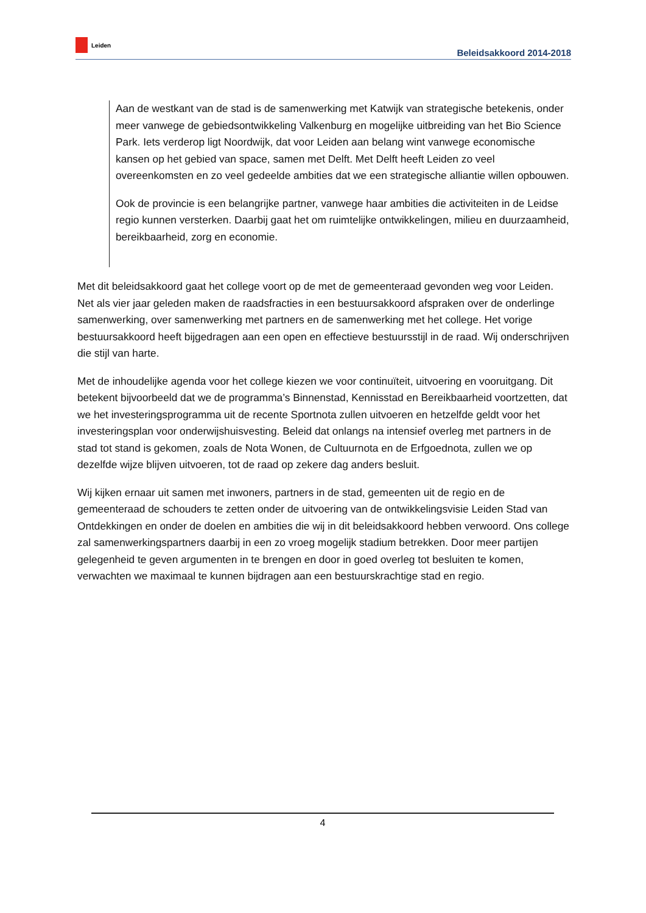Leiden
Beleidsakkoord 2014-2018
Aan de westkant van de stad is de samenwerking met Katwijk van strategische betekenis, onder meer vanwege de gebiedsontwikkeling Valkenburg en mogelijke uitbreiding van het Bio Science Park. Iets verderop ligt Noordwijk, dat voor Leiden aan belang wint vanwege economische kansen op het gebied van space, samen met Delft. Met Delft heeft Leiden zo veel overeenkomsten en zo veel gedeelde ambities dat we een strategische alliantie willen opbouwen.
Ook de provincie is een belangrijke partner, vanwege haar ambities die activiteiten in de Leidse regio kunnen versterken. Daarbij gaat het om ruimtelijke ontwikkelingen, milieu en duurzaamheid, bereikbaarheid, zorg en economie.
Met dit beleidsakkoord gaat het college voort op de met de gemeenteraad gevonden weg voor Leiden. Net als vier jaar geleden maken de raadsfracties in een bestuursakkoord afspraken over de onderlinge samenwerking, over samenwerking met partners en de samenwerking met het college. Het vorige bestuursakkoord heeft bijgedragen aan een open en effectieve bestuursstijl in de raad. Wij onderschrijven die stijl van harte.
Met de inhoudelijke agenda voor het college kiezen we voor continuïteit, uitvoering en vooruitgang. Dit betekent bijvoorbeeld dat we de programma’s Binnenstad, Kennisstad en Bereikbaarheid voortzetten, dat we het investeringsprogramma uit de recente Sportnota zullen uitvoeren en hetzelfde geldt voor het investeringsplan voor onderwijshuisvesting. Beleid dat onlangs na intensief overleg met partners in de stad tot stand is gekomen, zoals de Nota Wonen, de Cultuurnota en de Erfgoednota, zullen we op dezelfde wijze blijven uitvoeren, tot de raad op zekere dag anders besluit.
Wij kijken ernaar uit samen met inwoners, partners in de stad, gemeenten uit de regio en de gemeenteraad de schouders te zetten onder de uitvoering van de ontwikkelingsvisie Leiden Stad van Ontdekkingen en onder de doelen en ambities die wij in dit beleidsakkoord hebben verwoord. Ons college zal samenwerkingspartners daarbij in een zo vroeg mogelijk stadium betrekken. Door meer partijen gelegenheid te geven argumenten in te brengen en door in goed overleg tot besluiten te komen, verwachten we maximaal te kunnen bijdragen aan een bestuurskrachtige stad en regio.
4